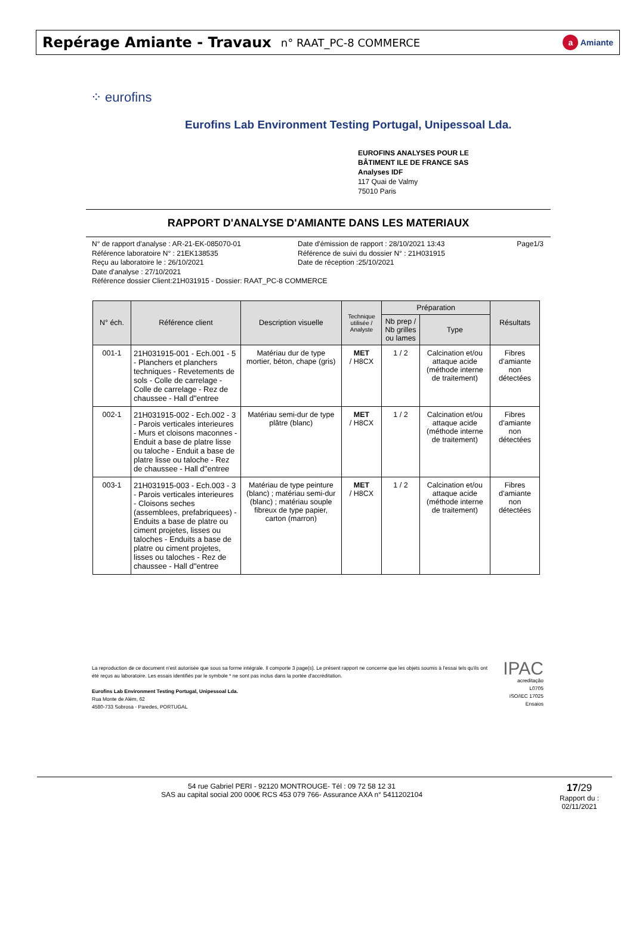Repérage Amiante - Travaux n° RAAT_PC-8 COMMERCE
a Amiante
⁘ eurofins
Eurofins Lab Environment Testing Portugal, Unipessoal Lda.
EUROFINS ANALYSES POUR LE
BÂTIMENT ILE DE FRANCE SAS
Analyses IDF
117 Quai de Valmy
75010 Paris
RAPPORT D'ANALYSE D'AMIANTE DANS LES MATERIAUX
N° de rapport d'analyse : AR-21-EK-085070-01
Référence laboratoire N° : 21EK138535
Reçu au laboratoire le : 26/10/2021
Date d'analyse : 27/10/2021
Référence dossier Client:21H031915 - Dossier: RAAT_PC-8 COMMERCE
Date d'émission de rapport : 28/10/2021 13:43
Référence de suivi du dossier N° : 21H031915
Date de réception :25/10/2021
Page1/3
| N° éch. | Référence client | Description visuelle | Technique utilisée / Analyste | Préparation | | Résultats |
| --- | --- | --- | --- | --- | --- | --- |
| | | | | Nb prep / Nb grilles ou lames | Type | |
| 001-1 | 21H031915-001 - Ech.001 - 5 - Planchers et planchers techniques - Revetements de sols - Colle de carrelage - Colle de carrelage - Rez de chaussee - Hall d''entree | Matériau dur de type mortier, béton, chape (gris) | MET / H8CX | 1 / 2 | Calcination et/ou attaque acide (méthode interne de traitement) | Fibres d'amiante non détectées |
| 002-1 | 21H031915-002 - Ech.002 - 3 - Parois verticales interieures - Murs et cloisons maconnes - Enduit a base de platre lisse ou taloche - Enduit a base de platre lisse ou taloche - Rez de chaussee - Hall d''entree | Matériau semi-dur de type plâtre (blanc) | MET / H8CX | 1 / 2 | Calcination et/ou attaque acide (méthode interne de traitement) | Fibres d'amiante non détectées |
| 003-1 | 21H031915-003 - Ech.003 - 3 - Parois verticales interieures - Cloisons seches (assemblees, prefabriquees) - Enduits a base de platre ou ciment projetes, lisses ou taloches - Enduits a base de platre ou ciment projetes, lisses ou taloches - Rez de chaussee - Hall d''entree | Matériau de type peinture (blanc) ; matériau semi-dur (blanc) ; matériau souple fibreux de type papier, carton (marron) | MET / H8CX | 1 / 2 | Calcination et/ou attaque acide (méthode interne de traitement) | Fibres d'amiante non détectées |
La reproduction de ce document n'est autorisée que sous sa forme intégrale. Il comporte 3 page(s). Le présent rapport ne concerne que les objets soumis à l'essai tels qu'ils ont été reçus au laboratoire. Les essais identifiés par le symbole * ne sont pas inclus dans la portée d'accréditation.
Eurofins Lab Environment Testing Portugal, Unipessoal Lda.
Rua Monte de Além, 62
4580-733 Sobrosa - Paredes, PORTUGAL
IPAC
acreditação
L0705
ISO/IEC 17025
Ensaios
54 rue Gabriel PERI - 92120 MONTROUGE- Tél : 09 72 58 12 31
SAS au capital social 200 000€ RCS 453 079 766- Assurance AXA n° 5411202104
17/29
Rapport du :
02/11/2021